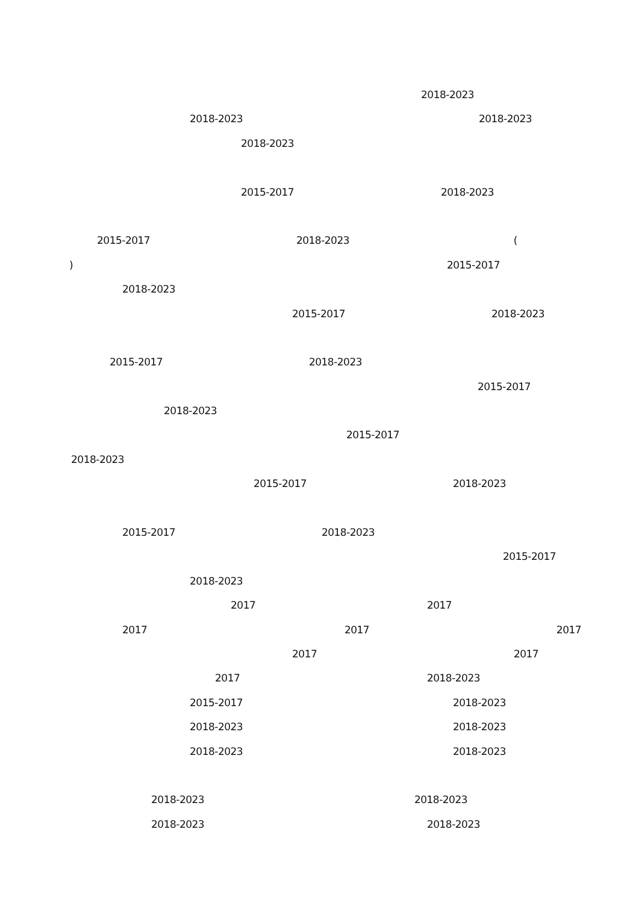2018-2023
2018-2023 2018-2023
2018-2023
2015-2017 2018-2023
2015-2017 2018-2023 (
) 2015-2017
2018-2023
2015-2017 2018-2023
2015-2017 2018-2023
2015-2017
2018-2023
2015-2017
2018-2023
2015-2017 2018-2023
2015-2017 2018-2023
2015-2017
2018-2023
2017 2017
2017 2017 2017
2017 2017
2017 2018-2023
2015-2017 2018-2023
2018-2023 2018-2023
2018-2023 2018-2023
2018-2023 2018-2023
2018-2023 2018-2023